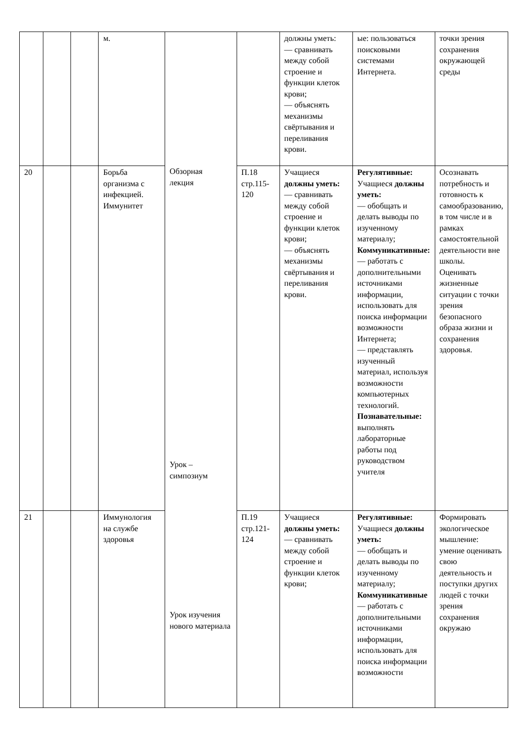| | | | м. | Обзорная лекция Урок – симпозиум Урок изучения нового материала | | должны уметь: — сравнивать между собой строение и функции клеток крови; — объяснять механизмы свёртывания и переливания крови. | ые: пользоваться поисковыми системами Интернета. | точки зрения сохранения окружающей среды |
| 20 | | | Борьба организма с инфекцией. Иммунитет | | П.18 стр.115-120 | Учащиеся должны уметь: — сравнивать между собой строение и функции клеток крови; — объяснять механизмы свёртывания и переливания крови. | Регулятивные: Учащиеся должны уметь: — обобщать и делать выводы по изученному материалу; Коммуникативные: — работать с дополнительными источниками информации, использовать для поиска информации возможности Интернета; — представлять изученный материал, используя возможности компьютерных технологий. Познавательные: выполнять лабораторные работы под руководством учителя | Осознавать потребность и готовность к самообразованию, в том числе и в рамках самостоятельной деятельности вне школы. Оценивать жизненные ситуации с точки зрения безопасного образа жизни и сохранения здоровья. |
| 21 | | | Иммунология на службе здоровья | | П.19 стр.121-124 | Учащиеся должны уметь: — сравнивать между собой строение и функции клеток крови; | Регулятивные: Учащиеся должны уметь: — обобщать и делать выводы по изученному материалу; Коммуникативные — работать с дополнительными источниками информации, использовать для поиска информации возможности | Формировать экологическое мышление: умение оценивать свою деятельность и поступки других людей с точки зрения сохранения окружаю |